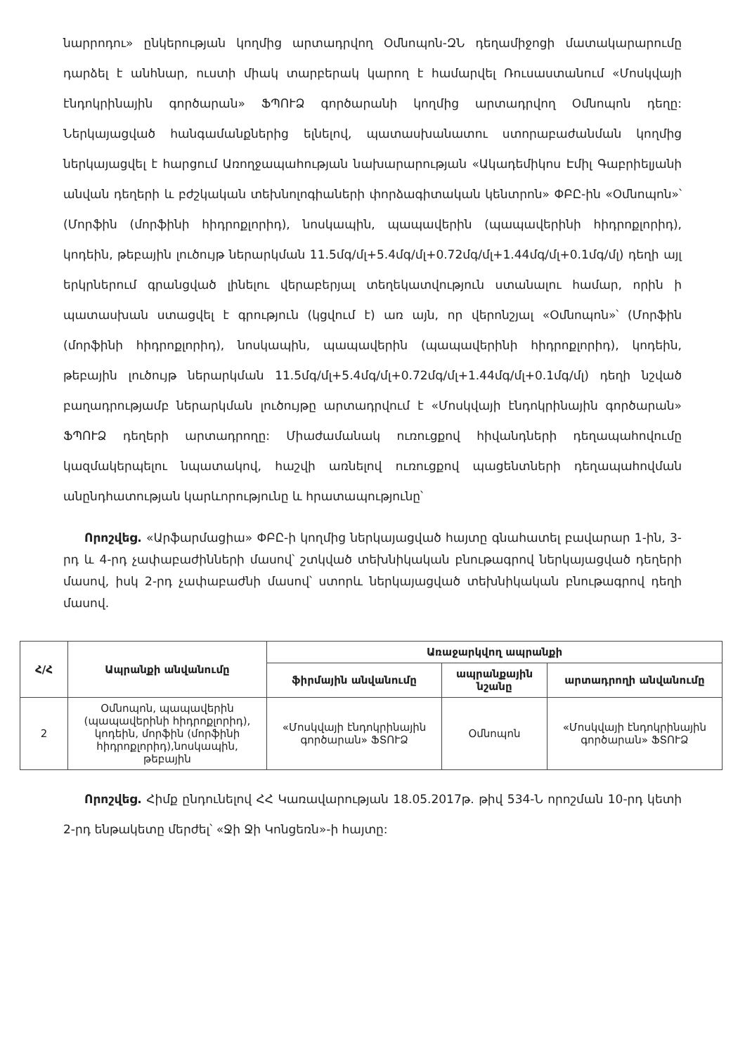նարրոդու» ընկերության կողմից արտադրվող Օմնոպոն-ԶՆ դեղամիջոցի մատակարարումը դարձել է անհնար, ուստի միակ տարբերակ կարող է համարվել Ռուսաստանում «Մոսկվայի էնդոկրինային գործարան» ՖՊՈՒՁ գործարանի կողմից արտադրվող Օմնոպոն դեղը: Ներկայացված հանգամանքներից ելնելով, պատասխանատու ստորաբաժանման կողմից ներկայացվել է հարցում Առողջապահության նախարարության «Ակադեմիկոս Էմիլ Գաբրիելյանի անվան դեղերի և բժշկական տեխնոլոգիաների փորձագիտական կենտրոն» ՓԲԸ-ին «Օմնոպոն»՝ (Մորֆին (մորֆինի հիդրոքլորիդ), նոսկապին, պապավերին (պապավերինի հիդրոքլորիդ), կոդեին, թեբային լուծույթ ներարկման 11.5մգ/մլ+5.4մգ/մլ+0.72մգ/մլ+1.44մգ/մլ+0.1մգ/մլ) դեղի այլ երկրներում գրանցված լինելու վերաբերյալ տեղեկատվություն ստանալու համար, որին ի պատասխան ստացվել է գրություն (կցվում է) առ այն, որ վերոնշյալ «Օմնոպոն»՝ (Մորֆին (մորֆինի հիդրոքլորիդ), նոսկապին, պապավերին (պապավերինի հիդրոքլորիդ), կոդեին, թեբային լուծույթ ներարկման 11.5մգ/մլ+5.4մգ/մլ+0.72մգ/մլ+1.44մգ/մլ+0.1մգ/մլ) դեղի նշված բաղադրությամբ ներարկման լուծույթը արտադրվում է «Մոսկվայի էնդոկրինային գործարան» ՖՊՈՒՁ դեղերի արտադրողը: Միաժամանակ ուռուցքով հիվանդների դեղապահովումը կազմակերպելու նպատակով, հաշվի առնելով ուռուցքով պացենտների դեղապահովման անընդհատության կարևորությունը և հրատապությունը՝
Որոշվեց. «Արֆարմացիա» ՓԲԸ-ի կողմից ներկայացված հայտը գնահատել բավարար 1-ին, 3-րդ և 4-րդ չափաբաժինների մասով՝ շտկված տեխնիկական բնութագրով ներկայացված դեղերի մասով, իսկ 2-րդ չափաբաժնի մասով՝ ստորև ներկայացված տեխնիկական բնութագրով դեղի մասով.
| Հ/Հ | Ապրանքի անվանումը | Առաջարկվող ապրանքի | | |
| --- | --- | --- | --- | --- |
| | | ֆիրմային անվանումը | ապրանքային նշանը | արտադրողի անվանումը |
| 2 | Օմնոպոն, պապավերին (պապավերինի հիդրոքլորիդ), կոդեին, մորֆին (մորֆինի հիդրոքլորիդ),նոսկապին, թեբային | «Մոսկվայի էնդոկրինային գործարան» ՖՏՈՒՁ | Օմնոպոն | «Մոսկվայի էնդոկրինային գործարան» ՖՏՈՒՁ |
Որոշվեց. Հիմք ընդունելով ՀՀ Կառավարության 18.05.2017թ. թիվ 534-Ն որոշման 10-րդ կետի 2-րդ ենթակետը մերժել՝ «Ջի Ջի Կոնցեռն»-ի հայտը: